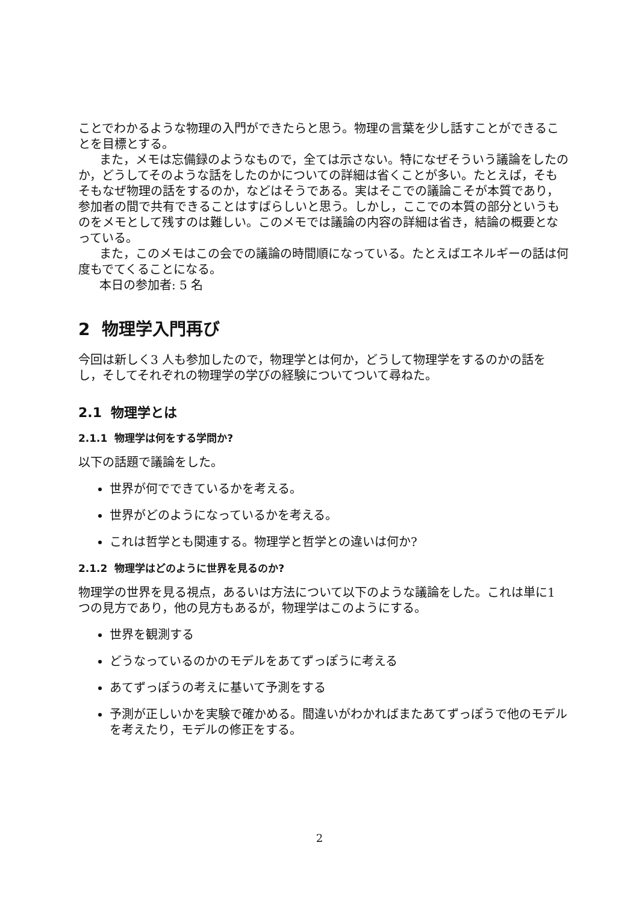ことでわかるような物理の入門ができたらと思う。物理の言葉を少し話すことができることを目標とする。
また，メモは忘備録のようなもので，全ては示さない。特になぜそういう議論をしたのか，どうしてそのような話をしたのかについての詳細は省くことが多い。たとえば，そもそもなぜ物理の話をするのか，などはそうである。実はそこでの議論こそが本質であり，参加者の間で共有できることはすばらしいと思う。しかし，ここでの本質の部分というものをメモとして残すのは難しい。このメモでは議論の内容の詳細は省き，結論の概要となっている。
また，このメモはこの会での議論の時間順になっている。たとえばエネルギーの話は何度もでてくることになる。
本日の参加者: 5 名
2 物理学入門再び
今回は新しく3 人も参加したので，物理学とは何か，どうして物理学をするのかの話をし，そしてそれぞれの物理学の学びの経験についてついて尋ねた。
2.1 物理学とは
2.1.1 物理学は何をする学問か?
以下の話題で議論をした。
世界が何でできているかを考える。
世界がどのようになっているかを考える。
これは哲学とも関連する。物理学と哲学との違いは何か?
2.1.2 物理学はどのように世界を見るのか?
物理学の世界を見る視点，あるいは方法について以下のような議論をした。これは単に1 つの見方であり，他の見方もあるが，物理学はこのようにする。
世界を観測する
どうなっているのかのモデルをあてずっぽうに考える
あてずっぽうの考えに基いて予測をする
予測が正しいかを実験で確かめる。間違いがわかればまたあてずっぽうで他のモデルを考えたり，モデルの修正をする。
2